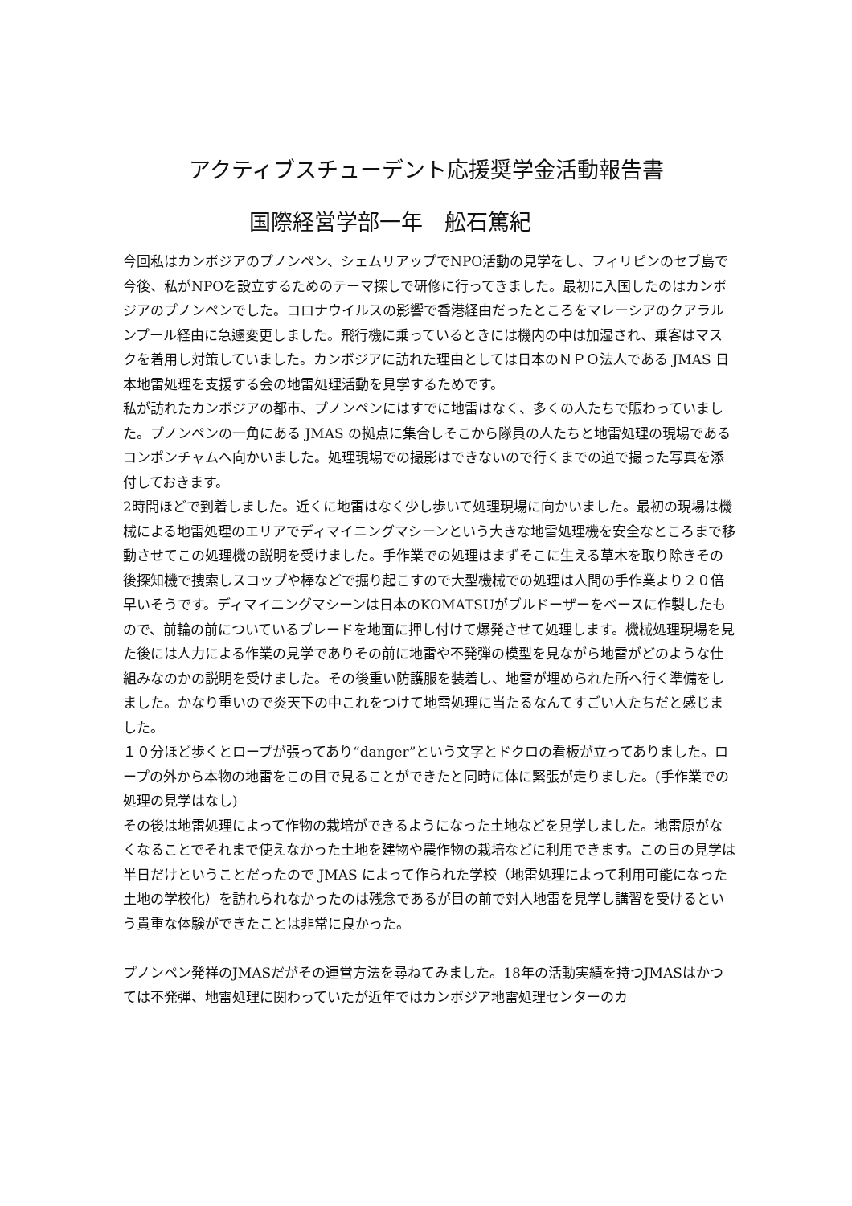アクティブスチューデント応援奨学金活動報告書
国際経営学部一年　舩石篤紀
今回私はカンボジアのプノンペン、シェムリアップでNPO活動の見学をし、フィリピンのセブ島で今後、私がNPOを設立するためのテーマ探しで研修に行ってきました。最初に入国したのはカンボジアのプノンペンでした。コロナウイルスの影響で香港経由だったところをマレーシアのクアラルンプール経由に急遽変更しました。飛行機に乗っているときには機内の中は加湿され、乗客はマスクを着用し対策していました。カンボジアに訪れた理由としては日本のＮＰＯ法人である JMAS 日本地雷処理を支援する会の地雷処理活動を見学するためです。
私が訪れたカンボジアの都市、プノンペンにはすでに地雷はなく、多くの人たちで賑わっていました。プノンペンの一角にある JMAS の拠点に集合しそこから隊員の人たちと地雷処理の現場であるコンポンチャムへ向かいました。処理現場での撮影はできないので行くまでの道で撮った写真を添付しておきます。
2時間ほどで到着しました。近くに地雷はなく少し歩いて処理現場に向かいました。最初の現場は機械による地雷処理のエリアでディマイニングマシーンという大きな地雷処理機を安全なところまで移動させてこの処理機の説明を受けました。手作業での処理はまずそこに生える草木を取り除きその後探知機で捜索しスコップや棒などで掘り起こすので大型機械での処理は人間の手作業より２０倍早いそうです。ディマイニングマシーンは日本のKOMATSUがブルドーザーをベースに作製したもので、前輪の前についているブレードを地面に押し付けて爆発させて処理します。機械処理現場を見た後には人力による作業の見学でありその前に地雷や不発弾の模型を見ながら地雷がどのような仕組みなのかの説明を受けました。その後重い防護服を装着し、地雷が埋められた所へ行く準備をしました。かなり重いので炎天下の中これをつけて地雷処理に当たるなんてすごい人たちだと感じました。
１０分ほど歩くとロープが張ってあり“danger”という文字とドクロの看板が立ってありました。ロープの外から本物の地雷をこの目で見ることができたと同時に体に緊張が走りました。(手作業での処理の見学はなし)
その後は地雷処理によって作物の栽培ができるようになった土地などを見学しました。地雷原がなくなることでそれまで使えなかった土地を建物や農作物の栽培などに利用できます。この日の見学は半日だけということだったので JMAS によって作られた学校（地雷処理によって利用可能になった土地の学校化）を訪れられなかったのは残念であるが目の前で対人地雷を見学し講習を受けるという貴重な体験ができたことは非常に良かった。
プノンペン発祥のJMASだがその運営方法を尋ねてみました。18年の活動実績を持つJMASはかつては不発弾、地雷処理に関わっていたが近年ではカンボジア地雷処理センターのカ